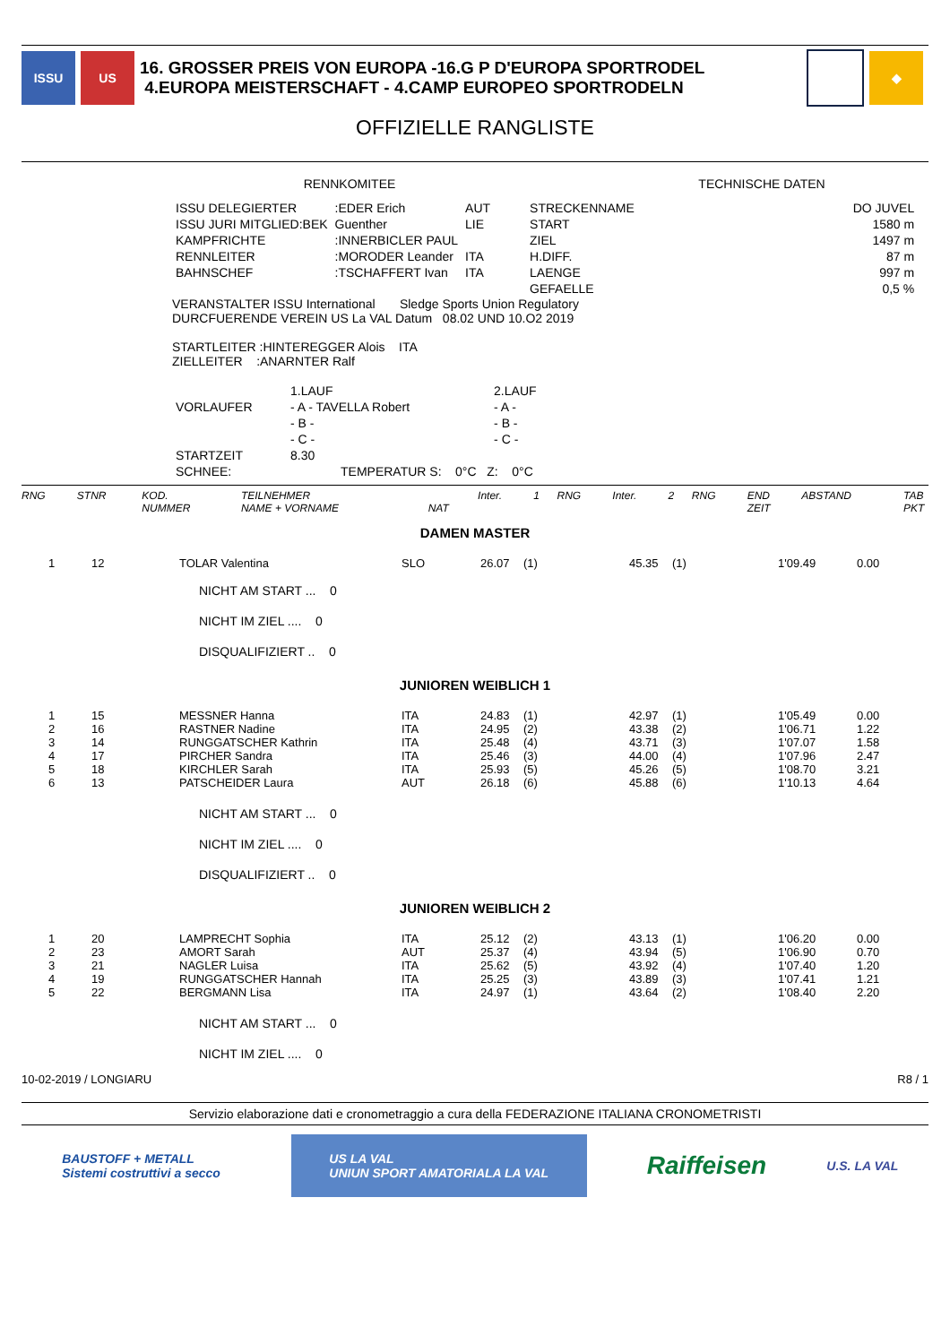ISSU US
16. GROSSER PREIS VON EUROPA -16.G P D'EUROPA SPORTRODEL
4.EUROPA MEISTERSCHAFT - 4.CAMP EUROPEO SPORTRODELN
❄ ◆
OFFIZIELLE RANGLISTE
RENNKOMITEE TECHNISCHE DATEN
| ISSU DELEGIERTER | :EDER Erich | AUT | STRECKENNAME | DO JUVEL |
| ISSU JURI MITGLIED:BEK | Guenther | LIE | START | 1580 m |
| KAMPFRICHTE | :INNERBICLER PAUL | | ZIEL | 1497 m |
| RENNLEITER | :MORODER Leander | ITA | H.DIFF. | 87 m |
| BAHNSCHEF | :TSCHAFFERT Ivan | ITA | LAENGE | 997 m |
| | | | GEFAELLE | 0,5 % |
VERANSTALTER ISSU International Sledge Sports Union Regulatory
DURCFUERENDE VEREIN US La VAL Datum 08.02 UND 10.O2 2019
STARTLEITER :HINTEREGGER Alois ITA
ZIELLEITER :ANARNTER Ralf
| | 1.LAUF | 2.LAUF |
| VORLAUFER | - A - TAVELLA Robert | - A - |
| | - B - | - B - |
| | - C - | - C - |
| STARTZEIT | 8.30 | |
| SCHNEE: | TEMPERATUR S: 0°C Z: 0°C | |
| RNG | STNR | KOD. NUMMER | TEILNEHMER NAME + VORNAME | NAT | Inter. | 1 | RNG | Inter. | 2 | RNG | END ZEIT | ABSTAND | TAB PKT |
DAMEN MASTER
| 1 | 12 | TOLAR Valentina | SLO | 26.07 | (1) | 45.35 | (1) | 1'09.49 | 0.00 |
NICHT AM START ... 0
NICHT IM ZIEL .... 0
DISQUALIFIZIERT .. 0
JUNIOREN WEIBLICH 1
| 1 | 15 | MESSNER Hanna | ITA | 24.83 | (1) | 42.97 | (1) | 1'05.49 | 0.00 |
| 2 | 16 | RASTNER Nadine | ITA | 24.95 | (2) | 43.38 | (2) | 1'06.71 | 1.22 |
| 3 | 14 | RUNGGATSCHER Kathrin | ITA | 25.48 | (4) | 43.71 | (3) | 1'07.07 | 1.58 |
| 4 | 17 | PIRCHER Sandra | ITA | 25.46 | (3) | 44.00 | (4) | 1'07.96 | 2.47 |
| 5 | 18 | KIRCHLER Sarah | ITA | 25.93 | (5) | 45.26 | (5) | 1'08.70 | 3.21 |
| 6 | 13 | PATSCHEIDER Laura | AUT | 26.18 | (6) | 45.88 | (6) | 1'10.13 | 4.64 |
NICHT AM START ... 0
NICHT IM ZIEL .... 0
DISQUALIFIZIERT .. 0
JUNIOREN WEIBLICH 2
| 1 | 20 | LAMPRECHT Sophia | ITA | 25.12 | (2) | 43.13 | (1) | 1'06.20 | 0.00 |
| 2 | 23 | AMORT Sarah | AUT | 25.37 | (4) | 43.94 | (5) | 1'06.90 | 0.70 |
| 3 | 21 | NAGLER Luisa | ITA | 25.62 | (5) | 43.92 | (4) | 1'07.40 | 1.20 |
| 4 | 19 | RUNGGATSCHER Hannah | ITA | 25.25 | (3) | 43.89 | (3) | 1'07.41 | 1.21 |
| 5 | 22 | BERGMANN Lisa | ITA | 24.97 | (1) | 43.64 | (2) | 1'08.40 | 2.20 |
NICHT AM START ... 0
NICHT IM ZIEL .... 0
10-02-2019 / LONGIARU R8 / 1
Servizio elaborazione dati e cronometraggio a cura della FEDERAZIONE ITALIANA CRONOMETRISTI
BAUSTOFF + METALL
Sistemi costruttivi a secco
US LA VAL
UNIUN SPORT AMATORIALA LA VAL
Raiffeisen
U.S. LA VAL